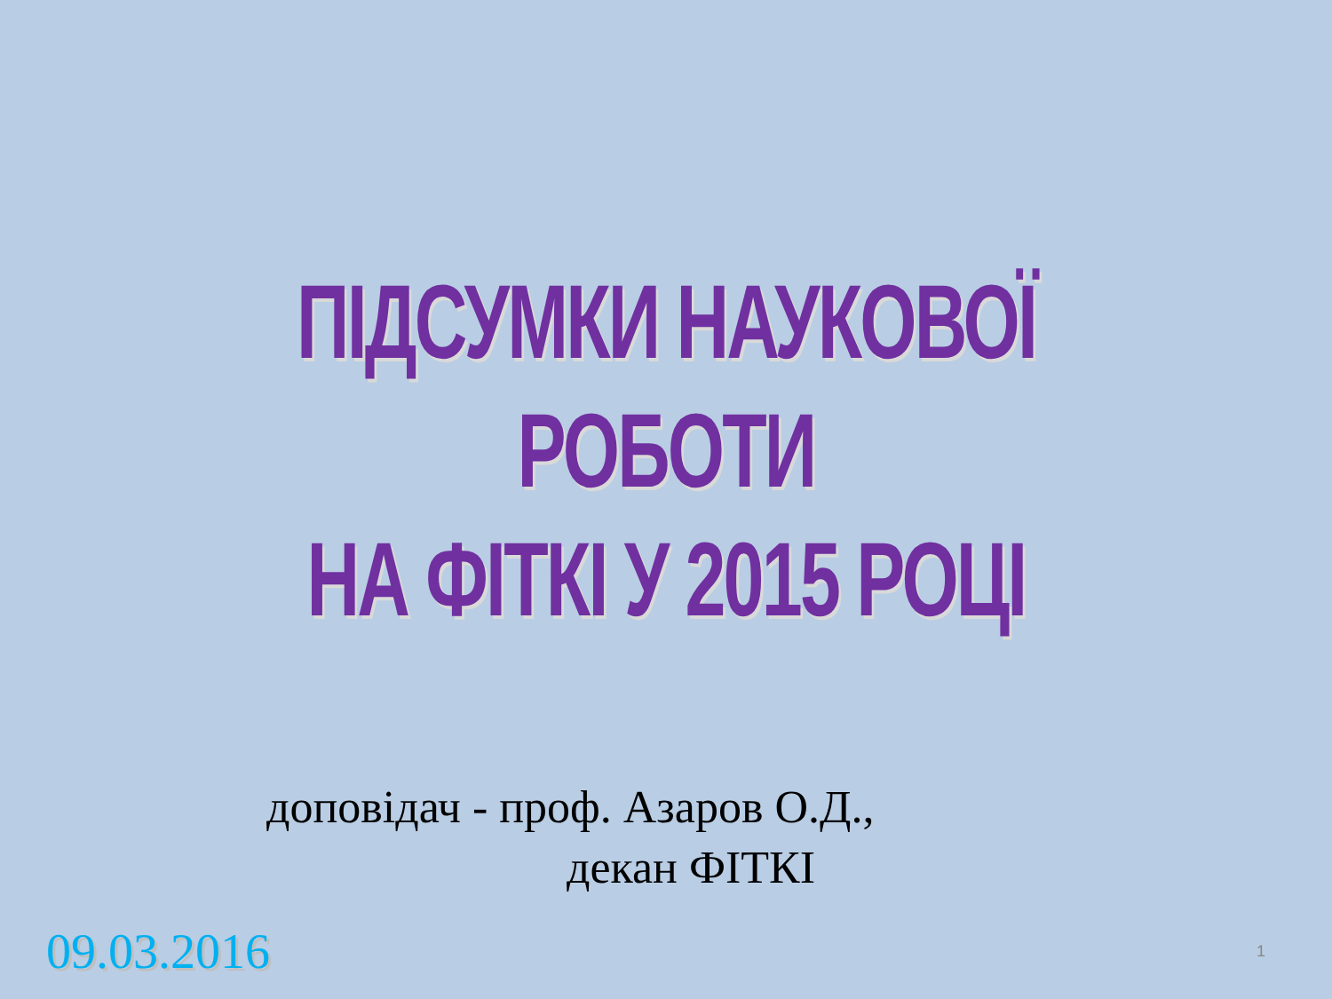ПІДСУМКИ НАУКОВОЇ РОБОТИ
НА ФІТКІ У 2015 РОЦІ
доповідач - проф. Азаров О.Д.,
декан ФІТКІ
09.03.2016 1